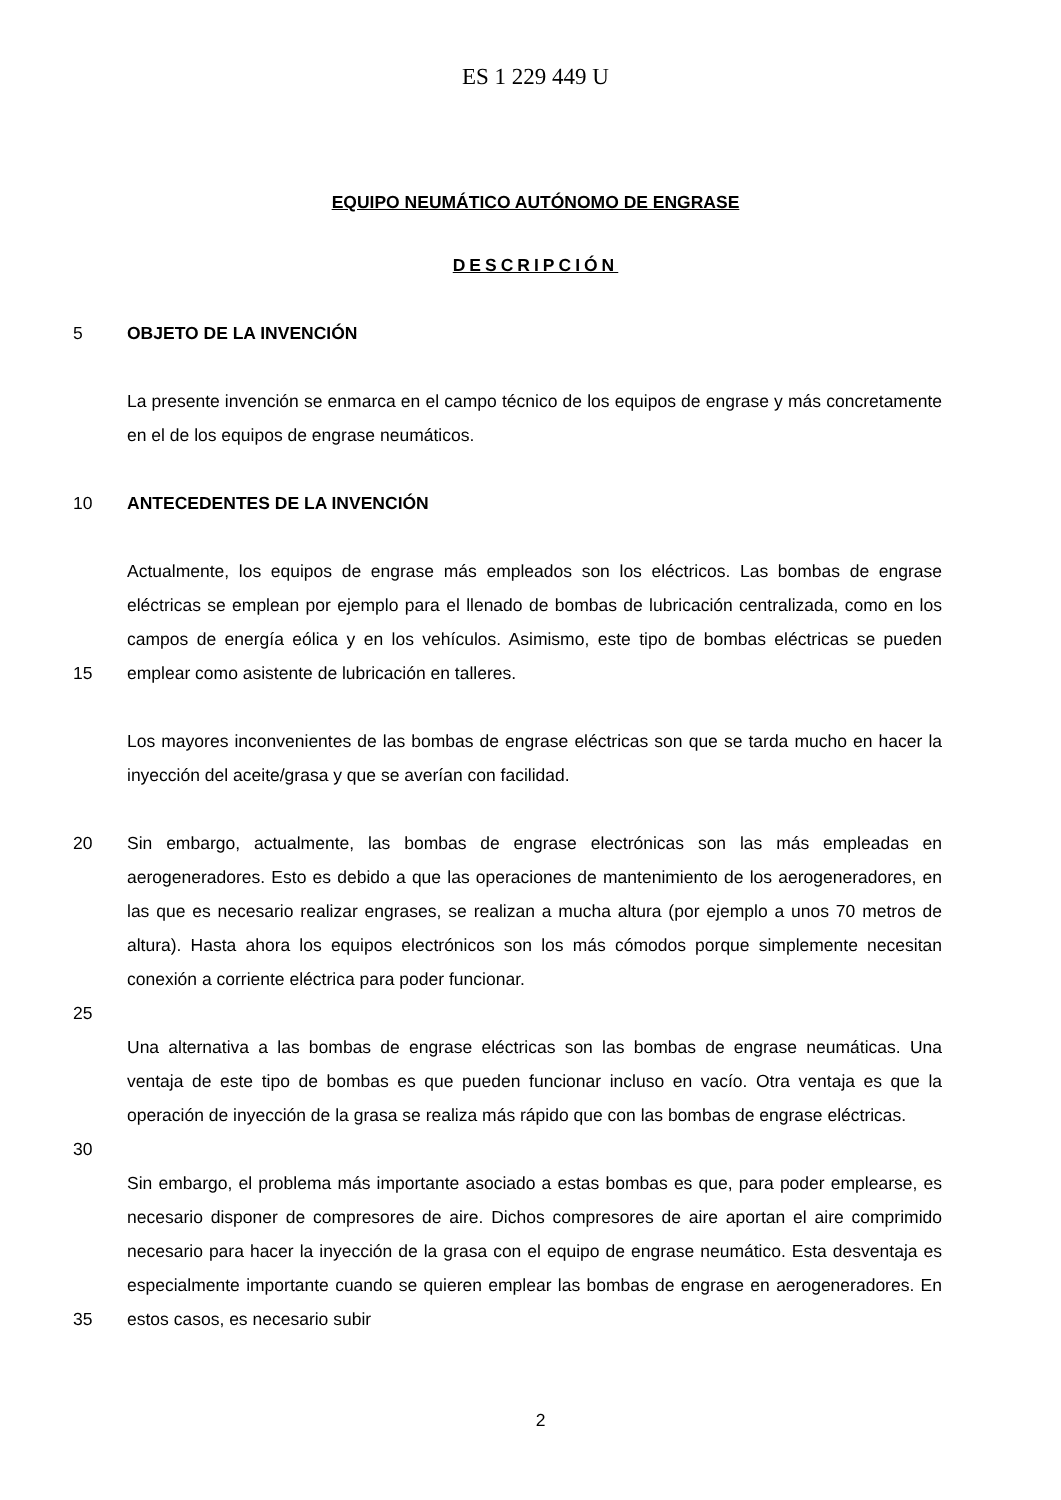ES 1 229 449 U
EQUIPO NEUMÁTICO AUTÓNOMO DE ENGRASE
DESCRIPCIÓN
5 OBJETO DE LA INVENCIÓN
La presente invención se enmarca en el campo técnico de los equipos de engrase y más concretamente en el de los equipos de engrase neumáticos.
10 ANTECEDENTES DE LA INVENCIÓN
15 Actualmente, los equipos de engrase más empleados son los eléctricos. Las bombas de engrase eléctricas se emplean por ejemplo para el llenado de bombas de lubricación centralizada, como en los campos de energía eólica y en los vehículos. Asimismo, este tipo de bombas eléctricas se pueden emplear como asistente de lubricación en talleres.
Los mayores inconvenientes de las bombas de engrase eléctricas son que se tarda mucho en hacer la inyección del aceite/grasa y que se averían con facilidad.
20 Sin embargo, actualmente, las bombas de engrase electrónicas son las más empleadas en aerogeneradores. Esto es debido a que las operaciones de mantenimiento de los aerogeneradores, en las que es necesario realizar engrases, se realizan a mucha altura (por ejemplo a unos 70 metros de altura). Hasta ahora los equipos electrónicos son los más cómodos porque simplemente necesitan conexión a corriente eléctrica para poder funcionar.
25
Una alternativa a las bombas de engrase eléctricas son las bombas de engrase neumáticas. Una ventaja de este tipo de bombas es que pueden funcionar incluso en vacío. Otra ventaja es que la operación de inyección de la grasa se realiza más rápido que con las bombas de engrase eléctricas.
30
35 Sin embargo, el problema más importante asociado a estas bombas es que, para poder emplearse, es necesario disponer de compresores de aire. Dichos compresores de aire aportan el aire comprimido necesario para hacer la inyección de la grasa con el equipo de engrase neumático. Esta desventaja es especialmente importante cuando se quieren emplear las bombas de engrase en aerogeneradores. En estos casos, es necesario subir
2